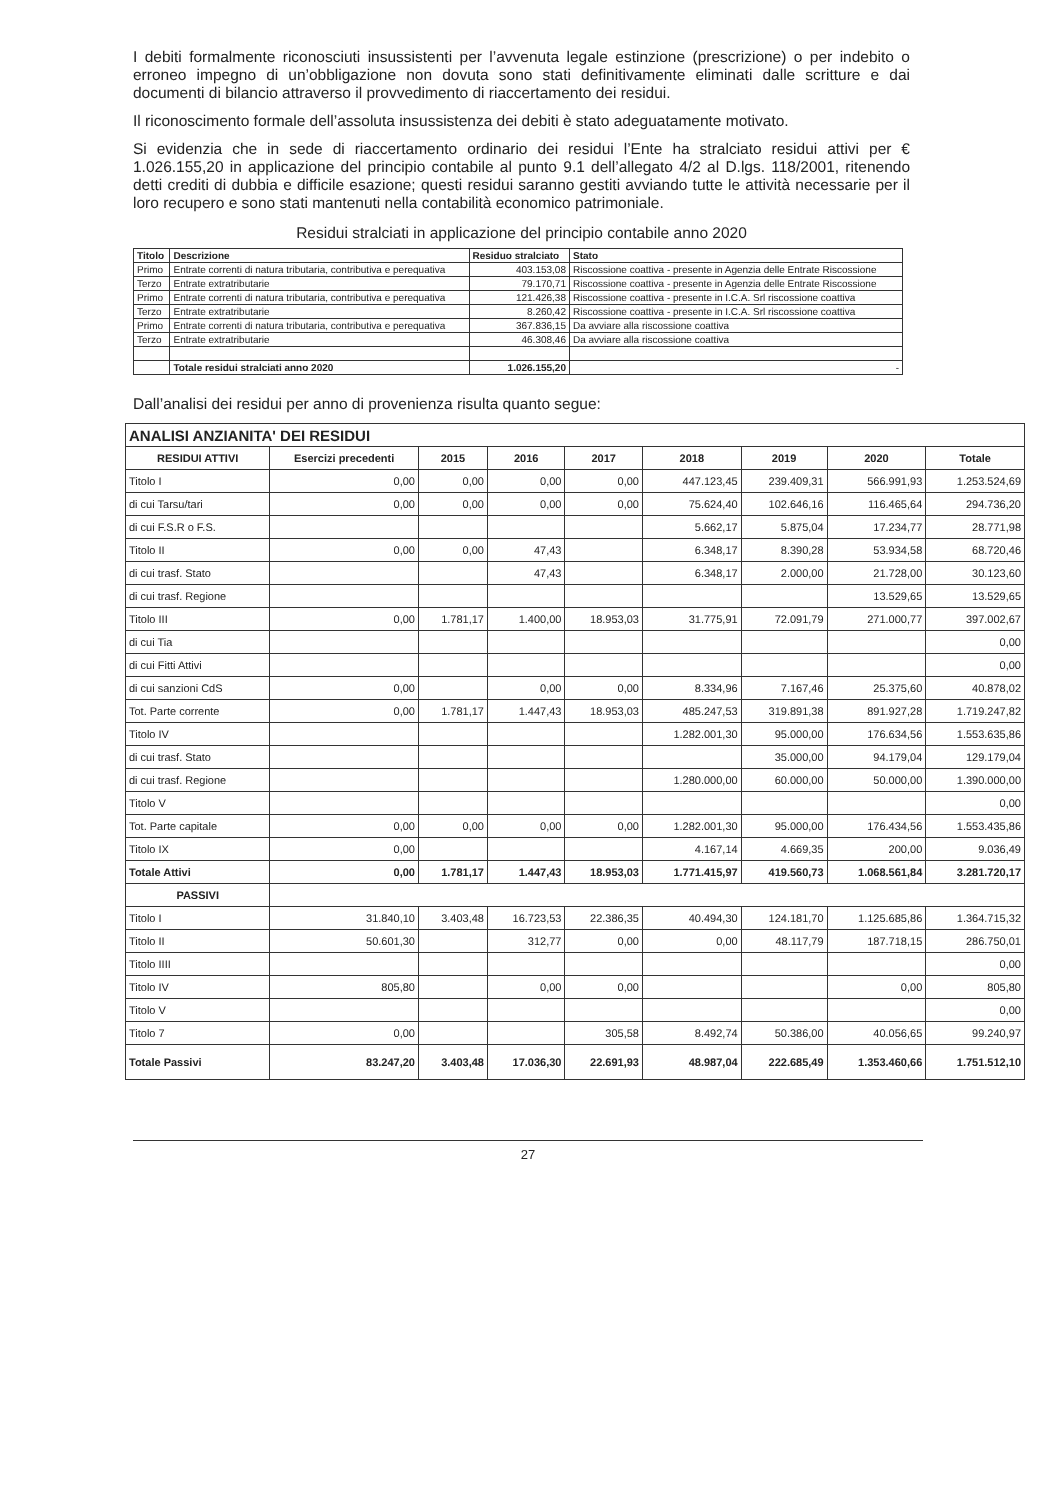I debiti formalmente riconosciuti insussistenti per l’avvenuta legale estinzione (prescrizione) o per indebito o erroneo impegno di un’obbligazione non dovuta sono stati definitivamente eliminati dalle scritture e dai documenti di bilancio attraverso il provvedimento di riaccertamento dei residui.
Il riconoscimento formale dell’assoluta insussistenza dei debiti è stato adeguatamente motivato.
Si evidenzia che in sede di riaccertamento ordinario dei residui l’Ente ha stralciato residui attivi per € 1.026.155,20 in applicazione del principio contabile al punto 9.1 dell’allegato 4/2 al D.lgs. 118/2001, ritenendo detti crediti di dubbia e difficile esazione; questi residui saranno gestiti avviando tutte le attività necessarie per il loro recupero e sono stati mantenuti nella contabilità economico patrimoniale.
Residui stralciati in applicazione del principio contabile anno 2020
| Titolo | Descrizione | Residuo stralciato | Stato |
| --- | --- | --- | --- |
| Primo | Entrate correnti di natura tributaria, contributiva e perequativa | 403.153,08 | Riscossione coattiva - presente in Agenzia delle Entrate Riscossione |
| Terzo | Entrate extratributarie | 79.170,71 | Riscossione coattiva - presente in Agenzia delle Entrate Riscossione |
| Primo | Entrate correnti di natura tributaria, contributiva e perequativa | 121.426,38 | Riscossione coattiva - presente in I.C.A. Srl riscossione coattiva |
| Terzo | Entrate extratributarie | 8.260,42 | Riscossione coattiva - presente in I.C.A. Srl riscossione coattiva |
| Primo | Entrate correnti di natura tributaria, contributiva e perequativa | 367.836,15 | Da avviare alla riscossione coattiva |
| Terzo | Entrate extratributarie | 46.308,46 | Da avviare alla riscossione coattiva |
| | Totale residui stralciati anno 2020 | 1.026.155,20 | - |
Dall’analisi dei residui per anno di provenienza risulta quanto segue:
| ANALISI ANZIANITA' DEI RESIDUI | | | | | | | | |
| RESIDUI ATTIVI | Esercizi precedenti | 2015 | 2016 | 2017 | 2018 | 2019 | 2020 | Totale |
| Titolo I | 0,00 | 0,00 | 0,00 | 0,00 | 447.123,45 | 239.409,31 | 566.991,93 | 1.253.524,69 |
| di cui Tarsu/tari | 0,00 | 0,00 | 0,00 | 0,00 | 75.624,40 | 102.646,16 | 116.465,64 | 294.736,20 |
| di cui F.S.R o F.S. | | | | | 5.662,17 | 5.875,04 | 17.234,77 | 28.771,98 |
| Titolo II | 0,00 | 0,00 | 47,43 | | 6.348,17 | 8.390,28 | 53.934,58 | 68.720,46 |
| di cui trasf. Stato | | | 47,43 | | 6.348,17 | 2.000,00 | 21.728,00 | 30.123,60 |
| di cui trasf. Regione | | | | | | | 13.529,65 | 13.529,65 |
| Titolo III | 0,00 | 1.781,17 | 1.400,00 | 18.953,03 | 31.775,91 | 72.091,79 | 271.000,77 | 397.002,67 |
| di cui Tia | | | | | | | | 0,00 |
| di cui Fitti Attivi | | | | | | | | 0,00 |
| di cui sanzioni CdS | 0,00 | | 0,00 | 0,00 | 8.334,96 | 7.167,46 | 25.375,60 | 40.878,02 |
| Tot. Parte corrente | 0,00 | 1.781,17 | 1.447,43 | 18.953,03 | 485.247,53 | 319.891,38 | 891.927,28 | 1.719.247,82 |
| Titolo IV | | | | | 1.282.001,30 | 95.000,00 | 176.634,56 | 1.553.635,86 |
| di cui trasf. Stato | | | | | | 35.000,00 | 94.179,04 | 129.179,04 |
| di cui trasf. Regione | | | | | 1.280.000,00 | 60.000,00 | 50.000,00 | 1.390.000,00 |
| Titolo V | | | | | | | | 0,00 |
| Tot. Parte capitale | 0,00 | 0,00 | 0,00 | 0,00 | 1.282.001,30 | 95.000,00 | 176.434,56 | 1.553.435,86 |
| Titolo IX | 0,00 | | | | 4.167,14 | 4.669,35 | 200,00 | 9.036,49 |
| Totale Attivi | 0,00 | 1.781,17 | 1.447,43 | 18.953,03 | 1.771.415,97 | 419.560,73 | 1.068.561,84 | 3.281.720,17 |
| PASSIVI | | | | | | | | |
| Titolo I | 31.840,10 | 3.403,48 | 16.723,53 | 22.386,35 | 40.494,30 | 124.181,70 | 1.125.685,86 | 1.364.715,32 |
| Titolo II | 50.601,30 | | 312,77 | 0,00 | 0,00 | 48.117,79 | 187.718,15 | 286.750,01 |
| Titolo IIII | | | | | | | | 0,00 |
| Titolo IV | 805,80 | | 0,00 | 0,00 | | | 0,00 | 805,80 |
| Titolo V | | | | | | | | 0,00 |
| Titolo 7 | 0,00 | | | 305,58 | 8.492,74 | 50.386,00 | 40.056,65 | 99.240,97 |
| Totale Passivi | 83.247,20 | 3.403,48 | 17.036,30 | 22.691,93 | 48.987,04 | 222.685,49 | 1.353.460,66 | 1.751.512,10 |
27